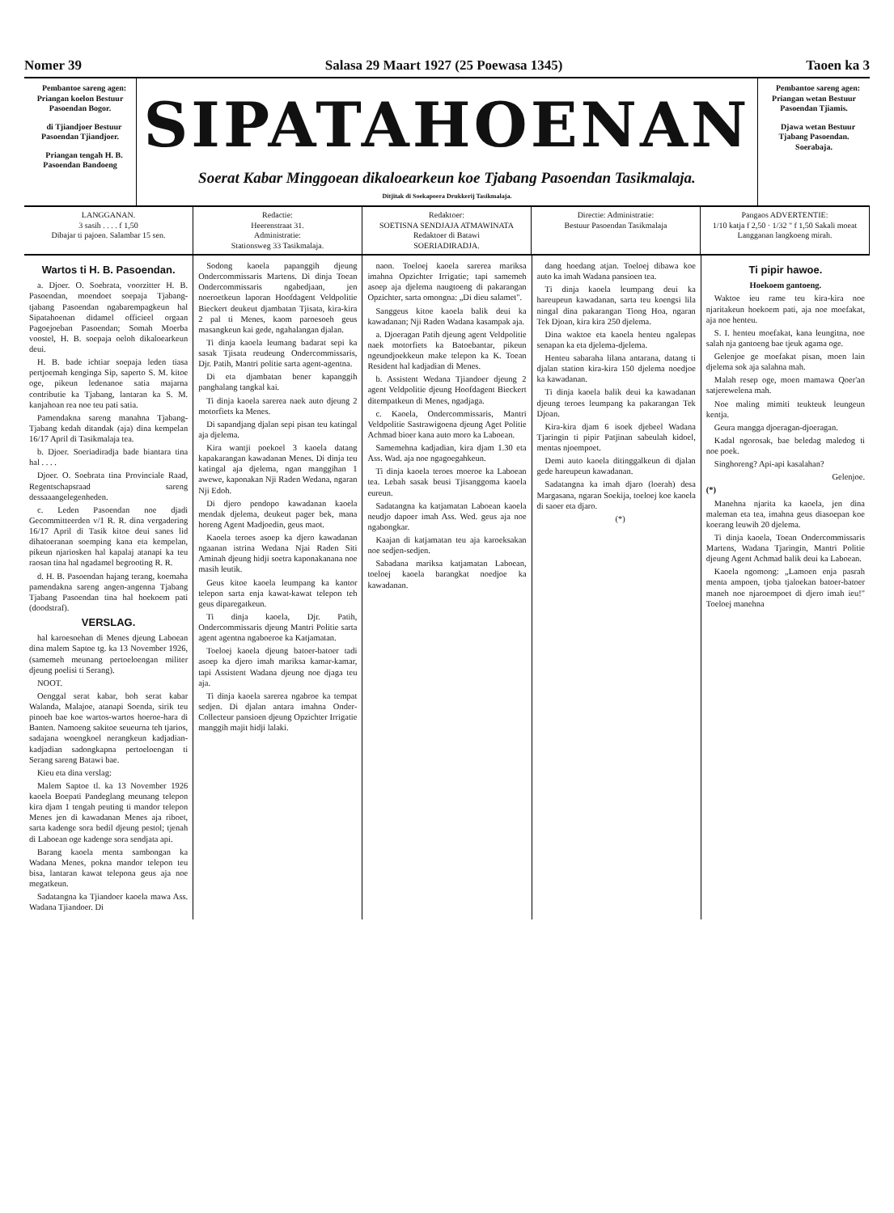Nomer 39 Salasa 29 Maart 1927 (25 Poewasa 1345) Taoen ka 3
Pembantoe sareng agen:
Priangan koelon Bestuur Pasoendan Bogor.
di Tjiandjoer Bestuur Pasoendan Tjiandjoer.
Priangan tengah H. B. Pasoendan Bandoeng
SIPATAHOENAN
Soerat Kabar Minggoean dikaloearkeun koe Tjabang Pasoendan Tasikmalaja.
Ditjitak di Soekapoera Drukkerij Tasikmalaja.
Pembantoe sareng agen:
Priangan wetan Bestuur Pasoendan Tjiamis.
Djawa wetan Bestuur Tjabang Pasoendan. Soerabaja.
LANGGANAN.
3 sasih . . . . f 1,50
Dibajar ti pajoen. Salambar 15 sen.
Redactie:
Heerenstraat 31.
Administratie:
Stationsweg 33 Tasikmalaja.
Redaktoer:
SOETISNA SENDJAJA ATMAWINATA
Redaktoer di Batawi
SOERIADIRADJA.
Directie: Administratie:
Bestuur Pasoendan Tasikmalaja
Pangaos ADVERTENTIE:
1/10 katja f 2,50 · 1/32 " f 1,50 Sakali moeat
Langganan langkoeng mirah.
Wartos ti H. B. Pasoendan.
a. Djoer. O. Soebrata, voorzitter H. B. Pasoendan, moendoet soepaja Tjabang-tjabang Pasoendan ngabarempagkeun hal Sipatahoenan didamel officieel orgaan Pagoejoeban Pasoendan; Somah Moerba voostel, H. B. soepaja oeloh dikaloearkeun deui.
H. B. bade ichtiar soepaja leden tiasa pertjoemah kenginga Sip, saperto S. M. kitoe oge, pikeun ledenanoe satia majarna contributie ka Tjabang, lantaran ka S. M. kanjahoan rea noe teu pati satia.
Pamendakna sareng manahna Tjabang-Tjabang kedah ditandak (aja) dina kempelan 16/17 April di Tasikmalaja tea.
b. Djoer. Soeriadiradja bade biantara tina hal . . . .
Djoer. O. Soebrata tina Provinciale Raad, Regentschapsraad sareng dessaaangelegenheden.
c. Leden Pasoendan noe djadi Gecommitteerden v/1 R. R. dina vergadering 16/17 April di Tasik kitoe deui sanes lid dihatoeranan soemping kana eta kempelan, pikeun njariosken hal kapalaj atanapi ka teu raosan tina hal ngadamel begrooting R. R.
d. H. B. Pasoendan hajang terang, koemaha pamendakna sareng angen-angenna Tjabang Tjabang Pasoendan tina hal hoekoem pati (doodstraf).
VERSLAG.
hal karoesoehan di Menes djeung Laboean dina malem Saptoe tg. ka 13 November 1926, (samemeh meunang pertoeloengan militer djeung poelisi ti Serang).
NOOT.
Oenggal serat kabar, boh serat kabar Walanda, Malajoe, atanapi Soenda, sirik teu pinoeh bae koe wartos-wartos hoeroe-hara di Banten. Namoeng sakitoe seueurna teh tjarios, sadajana woengkoel nerangkeun kadjadian-kadjadian sadongkapna pertoeloengan ti Serang sareng Batawi bae.
Kieu eta dina verslag:
Malem Saptoe tl. ka 13 November 1926 kaoela Boepati Pandeglang meunang telepon kira djam 1 tengah peuting ti mandor telepon Menes jen di kawadanan Menes aja riboet, sarta kadenge sora bedil djeung pestol; tjenah di Laboean oge kadenge sora sendjata api.
Barang kaoela menta sambongan ka Wadana Menes, pokna mandor telepon teu bisa, lantaran kawat telepona geus aja noe megatkeun.
Sadatangna ka Tjiandoer kaoela mawa Ass. Wadana Tjiandoer. Di
Sodong kaoela papanggih djeung Ondercommissaris Martens. Di dinja Toean Ondercommissaris ngabedjaan, jen noeroetkeun laporan Hoofdagent Veldpolitie Bieckert deukeut djambatan Tjisata, kira-kira 2 pal ti Menes, kaom paroesoeh geus masangkeun kai gede, ngahalangan djalan.
Ti dinja kaoela leumang badarat sepi ka sasak Tjisata reudeung Ondercommissaris, Djr. Patih, Mantri politie sarta agent-agentna.
Di eta djambatan bener kapanggih panghalang tangkal kai.
Ti dinja kaoela sarerea naek auto djeung 2 motorfiets ka Menes.
Di sapandjang djalan sepi pisan teu katingal aja djelema.
Kira wantji poekoel 3 kaoela datang kapakarangan kawadanan Menes. Di dinja teu katingal aja djelema, ngan manggihan 1 awewe, kaponakan Nji Raden Wedana, ngaran Nji Edoh.
Di djero pendopo kawadanan kaoela mendak djelema, deukeut pager bek, mana horeng Agent Madjoedin, geus maot.
Kaoela teroes asoep ka djero kawadanan ngaanan istrina Wedana Njai Raden Siti Aminah djeung hidji soetra kaponakanana noe masih leutik.
Geus kitoe kaoela leumpang ka kantor telepon sarta enja kawat-kawat telepon teh geus diparegatkeun.
Ti dinja kaoela, Djr. Patih, Ondercommissaris djeung Mantri Politie sarta agent agentna ngaboeroe ka Katjamatan.
Toeloej kaoela djeung batoer-batoer tadi asoep ka djero imah mariksa kamar-kamar, tapi Assistent Wadana djeung noe djaga teu aja.
Ti dinja kaoela sarerea ngabroe ka tempat sedjen. Di djalan antara imahna Onder-Collecteur pansioen djeung Opzichter Irrigatie manggih majit hidji lalaki.
naon. Toeloej kaoela sarerea mariksa imahna Opzichter Irrigatie; tapi samemeh asoep aja djelema naugtoeng di pakarangan Opzichter, sarta omongna: „Di dieu salamet".
Sanggeus kitoe kaoela balik deui ka kawadanan; Nji Raden Wadana kasampak aja.
a. Djoeragan Patih djeung agent Veldpolitie naek motorfiets ka Batoebantar, pikeun ngeundjoekkeun make telepon ka K. Toean Resident hal kadjadian di Menes.
b. Assistent Wedana Tjiandoer djeung 2 agent Veldpolitie djeung Hoofdagent Bieckert ditempatkeun di Menes, ngadjaga.
c. Kaoela, Ondercommissaris, Mantri Veldpolitie Sastrawigoena djeung Aget Politie Achmad bioer kana auto moro ka Laboean.
Samemehna kadjadian, kira djam 1.30 eta Ass. Wad. aja noe ngagoegahkeun.
Ti dinja kaoela teroes moeroe ka Laboean tea. Lebah sasak beusi Tjisanggoma kaoela eureun.
Sadatangna ka katjamatan Laboean kaoela neudjo dapoer imah Ass. Wed. geus aja noe ngabongkar.
Kaajan di katjamatan teu aja karoeksakan noe sedjen-sedjen.
Sabadana mariksa katjamatan Laboean, toeloej kaoela barangkat noedjoe ka kawadanan.
dang hoedang atjan. Toeloej dibawa koe auto ka imah Wadana pansioen tea.
Ti dinja kaoela leumpang deui ka hareupeun kawadanan, sarta teu koengsi lila ningal dina pakarangan Tiong Hoa, ngaran Tek Djoan, kira kira 250 djelema.
Dina waktoe eta kaoela henteu ngalepas senapan ka eta djelema-djelema.
Henteu sabaraha lilana antarana, datang ti djalan station kira-kira 150 djelema noedjoe ka kawadanan.
Ti dinja kaoela balik deui ka kawadanan djeung teroes leumpang ka pakarangan Tek Djoan.
Kira-kira djam 6 isoek djebeel Wadana Tjaringin ti pipir Patjinan sabeulah kidoel, mentas njoempoet.
Demi auto kaoela ditinggalkeun di djalan gede hareupeun kawadanan.
Sadatangna ka imah djaro (loerah) desa Margasana, ngaran Soekija, toeloej koe kaoela di saoer eta djaro.
(*)
Ti pipir hawoe.
Hoekoem gantoeng.
Waktoe ieu rame teu kira-kira noe njaritakeun hoekoem pati, aja noe moefakat, aja noe henteu.
S. I. henteu moefakat, kana leungitna, noe salah nja gantoeng bae tjeuk agama oge.
Gelenjoe ge moefakat pisan, moen lain djelema sok aja salahna mah.
Malah resep oge, moen mamawa Qoer'an satjerewelena mah.
Noe maling mimiti teukteuk leungeun kentja.
Geura mangga djoeragan-djoeragan.
Kadal ngorosak, bae beledag maledog ti noe poek.
Singhoreng? Api-api kasalahan?
Gelenjoe.
(*)
Manehna njarita ka kaoela, jen dina maleman eta tea, imahna geus diasoepan koe koerang leuwih 20 djelema.
Ti dinja kaoela, Toean Ondercommissaris Martens, Wadana Tjaringin, Mantri Politie djeung Agent Achmad balik deui ka Laboean.
Kaoela ngomong: „Lamoen enja pasrah menta ampoen, tjoba tjaloekan batoer-batoer maneh noe njaroempoet di djero imah ieu!" Toeloej manehna